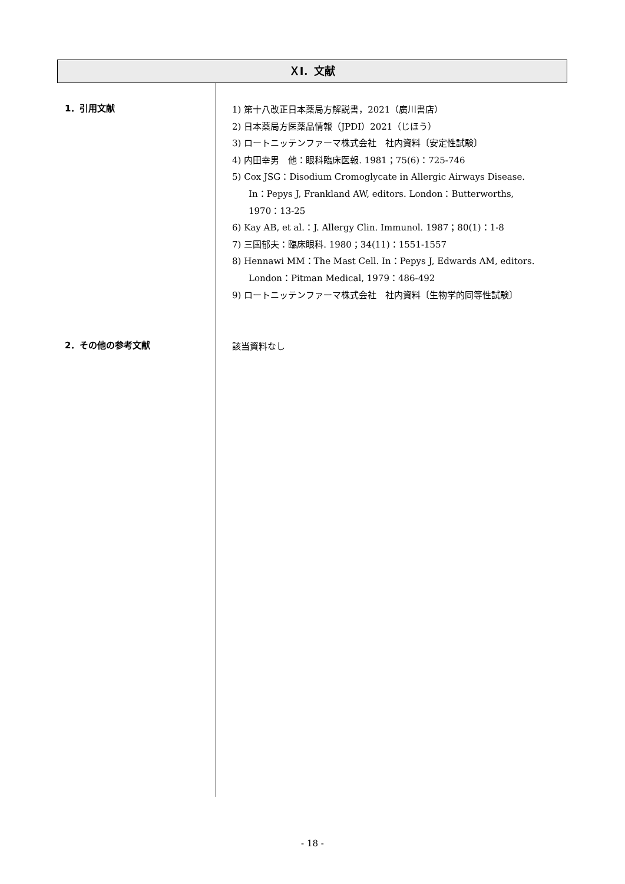ＸⅠ．文献
1．引用文献
1) 第十八改正日本薬局方解説書，2021（廣川書店）
2) 日本薬局方医薬品情報（JPDI）2021（じほう）
3) ロートニッテンファーマ株式会社　社内資料〔安定性試験〕
4) 内田幸男　他：眼科臨床医報. 1981；75(6)：725-746
5) Cox JSG：Disodium Cromoglycate in Allergic Airways Disease.
In：Pepys J, Frankland AW, editors. London：Butterworths,
1970：13-25
6) Kay AB, et al.：J. Allergy Clin. Immunol. 1987；80(1)：1-8
7) 三国郁夫：臨床眼科. 1980；34(11)：1551-1557
8) Hennawi MM：The Mast Cell. In：Pepys J, Edwards AM, editors.
London：Pitman Medical, 1979：486-492
9) ロートニッテンファーマ株式会社　社内資料〔生物学的同等性試験〕
2．その他の参考文献
該当資料なし
- 18 -